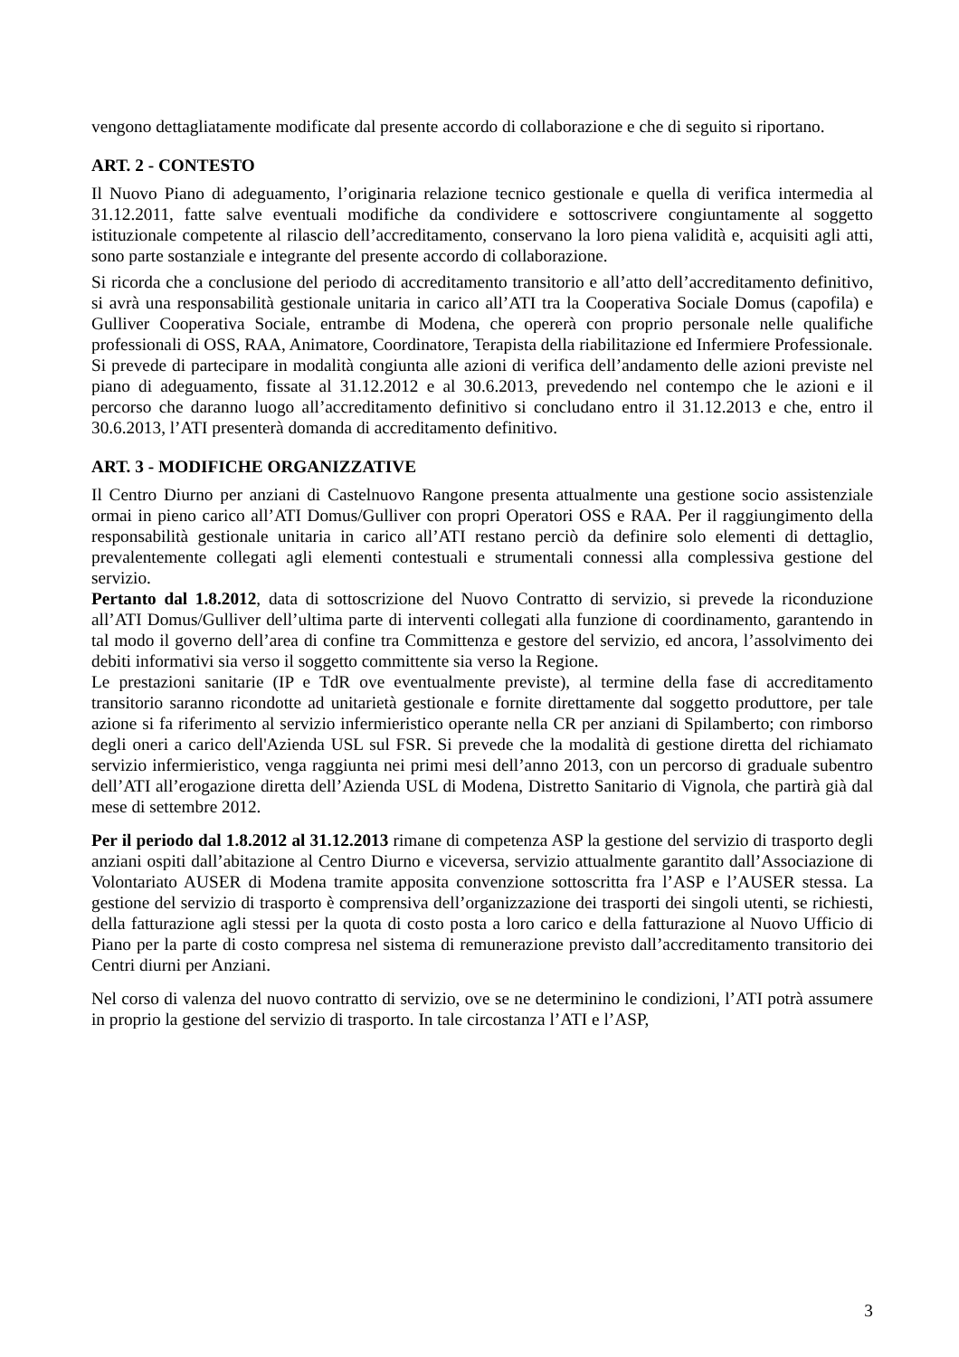vengono dettagliatamente modificate dal presente accordo di collaborazione e che di seguito si riportano.
ART. 2 - CONTESTO
Il Nuovo Piano di adeguamento, l’originaria relazione tecnico gestionale e quella di verifica intermedia al 31.12.2011, fatte salve eventuali modifiche da condividere e sottoscrivere congiuntamente al soggetto istituzionale competente al rilascio dell’accreditamento, conservano la loro piena validità e, acquisiti agli atti, sono parte sostanziale e integrante del presente accordo di collaborazione.
Si ricorda che a conclusione del periodo di accreditamento transitorio e all’atto dell’accreditamento definitivo, si avrà una responsabilità gestionale unitaria in carico all’ATI tra la Cooperativa Sociale Domus (capofila) e Gulliver Cooperativa Sociale, entrambe di Modena, che opererà con proprio personale nelle qualifiche professionali di OSS, RAA, Animatore, Coordinatore, Terapista della riabilitazione ed Infermiere Professionale.
Si prevede di partecipare in modalità congiunta alle azioni di verifica dell’andamento delle azioni previste nel piano di adeguamento, fissate al 31.12.2012 e al 30.6.2013, prevedendo nel contempo che le azioni e il percorso che daranno luogo all’accreditamento definitivo si concludano entro il 31.12.2013 e che, entro il 30.6.2013, l’ATI presenterà domanda di accreditamento definitivo.
ART. 3 - MODIFICHE ORGANIZZATIVE
Il Centro Diurno per anziani di Castelnuovo Rangone presenta attualmente una gestione socio assistenziale ormai in pieno carico all’ATI Domus/Gulliver con propri Operatori OSS e RAA. Per il raggiungimento della responsabilità gestionale unitaria in carico all’ATI restano perciò da definire solo elementi di dettaglio, prevalentemente collegati agli elementi contestuali e strumentali connessi alla complessiva gestione del servizio.
Pertanto dal 1.8.2012, data di sottoscrizione del Nuovo Contratto di servizio, si prevede la riconduzione all’ATI Domus/Gulliver dell’ultima parte di interventi collegati alla funzione di coordinamento, garantendo in tal modo il governo dell’area di confine tra Committenza e gestore del servizio, ed ancora, l’assolvimento dei debiti informativi sia verso il soggetto committente sia verso la Regione.
Le prestazioni sanitarie (IP e TdR ove eventualmente previste), al termine della fase di accreditamento transitorio saranno ricondotte ad unitarietà gestionale e fornite direttamente dal soggetto produttore, per tale azione si fa riferimento al servizio infermieristico operante nella CR per anziani di Spilamberto; con rimborso degli oneri a carico dell'Azienda USL sul FSR. Si prevede che la modalità di gestione diretta del richiamato servizio infermieristico, venga raggiunta nei primi mesi dell’anno 2013, con un percorso di graduale subentro dell’ATI all’erogazione diretta dell’Azienda USL di Modena, Distretto Sanitario di Vignola, che partirà già dal mese di settembre 2012.
Per il periodo dal 1.8.2012 al 31.12.2013 rimane di competenza ASP la gestione del servizio di trasporto degli anziani ospiti dall’abitazione al Centro Diurno e viceversa, servizio attualmente garantito dall’Associazione di Volontariato AUSER di Modena tramite apposita convenzione sottoscritta fra l’ASP e l’AUSER stessa. La gestione del servizio di trasporto è comprensiva dell’organizzazione dei trasporti dei singoli utenti, se richiesti, della fatturazione agli stessi per la quota di costo posta a loro carico e della fatturazione al Nuovo Ufficio di Piano per la parte di costo compresa nel sistema di remunerazione previsto dall’accreditamento transitorio dei Centri diurni per Anziani.
Nel corso di valenza del nuovo contratto di servizio, ove se ne determinino le condizioni, l’ATI potrà assumere in proprio la gestione del servizio di trasporto. In tale circostanza l’ATI e l’ASP,
3